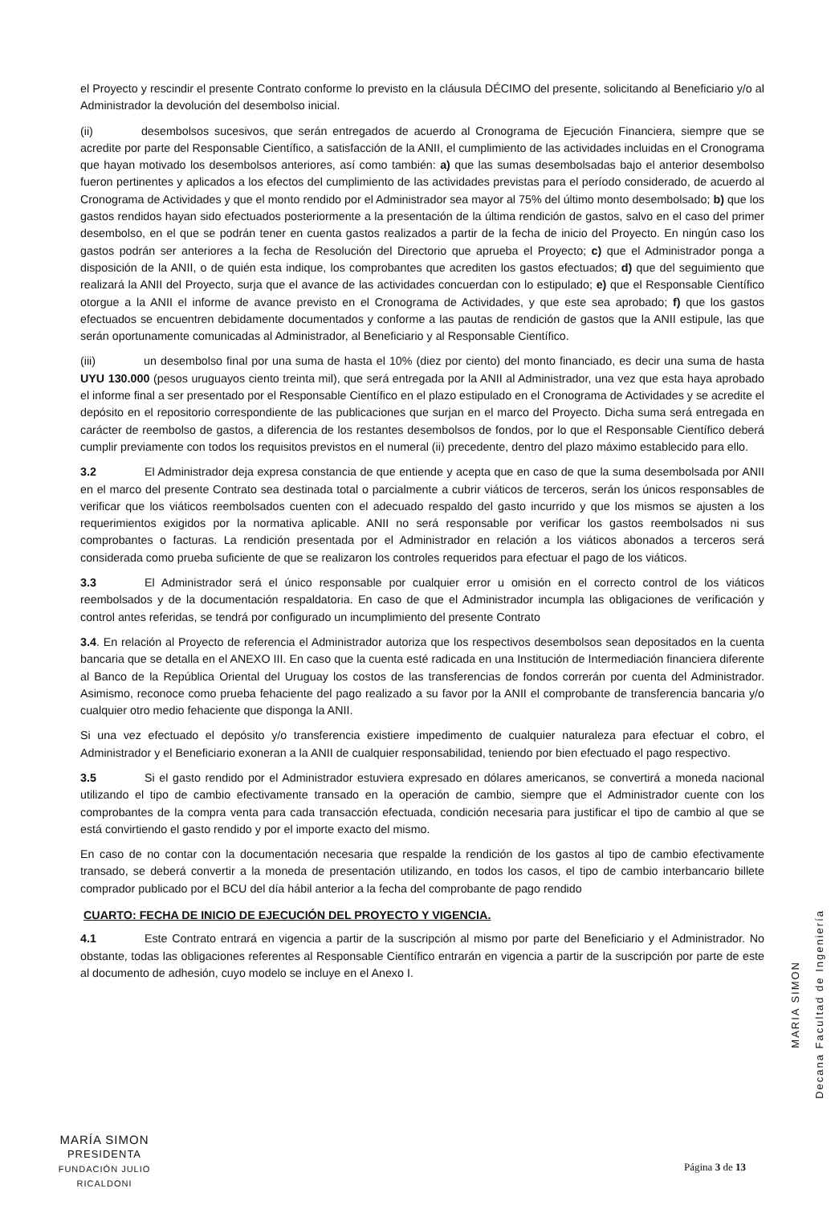el Proyecto y rescindir el presente Contrato conforme lo previsto en la cláusula DÉCIMO del presente, solicitando al Beneficiario y/o al Administrador la devolución del desembolso inicial.
(ii) desembolsos sucesivos, que serán entregados de acuerdo al Cronograma de Ejecución Financiera, siempre que se acredite por parte del Responsable Científico, a satisfacción de la ANII, el cumplimiento de las actividades incluidas en el Cronograma que hayan motivado los desembolsos anteriores, así como también: a) que las sumas desembolsadas bajo el anterior desembolso fueron pertinentes y aplicados a los efectos del cumplimiento de las actividades previstas para el período considerado, de acuerdo al Cronograma de Actividades y que el monto rendido por el Administrador sea mayor al 75% del último monto desembolsado; b) que los gastos rendidos hayan sido efectuados posteriormente a la presentación de la última rendición de gastos, salvo en el caso del primer desembolso, en el que se podrán tener en cuenta gastos realizados a partir de la fecha de inicio del Proyecto. En ningún caso los gastos podrán ser anteriores a la fecha de Resolución del Directorio que aprueba el Proyecto; c) que el Administrador ponga a disposición de la ANII, o de quién esta indique, los comprobantes que acrediten los gastos efectuados; d) que del seguimiento que realizará la ANII del Proyecto, surja que el avance de las actividades concuerdan con lo estipulado; e) que el Responsable Científico otorgue a la ANII el informe de avance previsto en el Cronograma de Actividades, y que este sea aprobado; f) que los gastos efectuados se encuentren debidamente documentados y conforme a las pautas de rendición de gastos que la ANII estipule, las que serán oportunamente comunicadas al Administrador, al Beneficiario y al Responsable Científico.
(iii) un desembolso final por una suma de hasta el 10% (diez por ciento) del monto financiado, es decir una suma de hasta UYU 130.000 (pesos uruguayos ciento treinta mil), que será entregada por la ANII al Administrador, una vez que esta haya aprobado el informe final a ser presentado por el Responsable Científico en el plazo estipulado en el Cronograma de Actividades y se acredite el depósito en el repositorio correspondiente de las publicaciones que surjan en el marco del Proyecto. Dicha suma será entregada en carácter de reembolso de gastos, a diferencia de los restantes desembolsos de fondos, por lo que el Responsable Científico deberá cumplir previamente con todos los requisitos previstos en el numeral (ii) precedente, dentro del plazo máximo establecido para ello.
3.2 El Administrador deja expresa constancia de que entiende y acepta que en caso de que la suma desembolsada por ANII en el marco del presente Contrato sea destinada total o parcialmente a cubrir viáticos de terceros, serán los únicos responsables de verificar que los viáticos reembolsados cuenten con el adecuado respaldo del gasto incurrido y que los mismos se ajusten a los requerimientos exigidos por la normativa aplicable. ANII no será responsable por verificar los gastos reembolsados ni sus comprobantes o facturas. La rendición presentada por el Administrador en relación a los viáticos abonados a terceros será considerada como prueba suficiente de que se realizaron los controles requeridos para efectuar el pago de los viáticos.
3.3 El Administrador será el único responsable por cualquier error u omisión en el correcto control de los viáticos reembolsados y de la documentación respaldatoria. En caso de que el Administrador incumpla las obligaciones de verificación y control antes referidas, se tendrá por configurado un incumplimiento del presente Contrato
3.4. En relación al Proyecto de referencia el Administrador autoriza que los respectivos desembolsos sean depositados en la cuenta bancaria que se detalla en el ANEXO III. En caso que la cuenta esté radicada en una Institución de Intermediación financiera diferente al Banco de la República Oriental del Uruguay los costos de las transferencias de fondos correrán por cuenta del Administrador. Asimismo, reconoce como prueba fehaciente del pago realizado a su favor por la ANII el comprobante de transferencia bancaria y/o cualquier otro medio fehaciente que disponga la ANII.
Si una vez efectuado el depósito y/o transferencia existiere impedimento de cualquier naturaleza para efectuar el cobro, el Administrador y el Beneficiario exoneran a la ANII de cualquier responsabilidad, teniendo por bien efectuado el pago respectivo.
3.5 Si el gasto rendido por el Administrador estuviera expresado en dólares americanos, se convertirá a moneda nacional utilizando el tipo de cambio efectivamente transado en la operación de cambio, siempre que el Administrador cuente con los comprobantes de la compra venta para cada transacción efectuada, condición necesaria para justificar el tipo de cambio al que se está convirtiendo el gasto rendido y por el importe exacto del mismo.
En caso de no contar con la documentación necesaria que respalde la rendición de los gastos al tipo de cambio efectivamente transado, se deberá convertir a la moneda de presentación utilizando, en todos los casos, el tipo de cambio interbancario billete comprador publicado por el BCU del día hábil anterior a la fecha del comprobante de pago rendido
CUARTO: FECHA DE INICIO DE EJECUCIÓN DEL PROYECTO Y VIGENCIA.
4.1 Este Contrato entrará en vigencia a partir de la suscripción al mismo por parte del Beneficiario y el Administrador. No obstante, todas las obligaciones referentes al Responsable Científico entrarán en vigencia a partir de la suscripción por parte de este al documento de adhesión, cuyo modelo se incluye en el Anexo I.
MARIA SIMON
Decana Facultad de Ingeniería
MARÍA SIMON
PRESIDENTA
FUNDACIÓN JULIO RICALDONI
Página 3 de 13